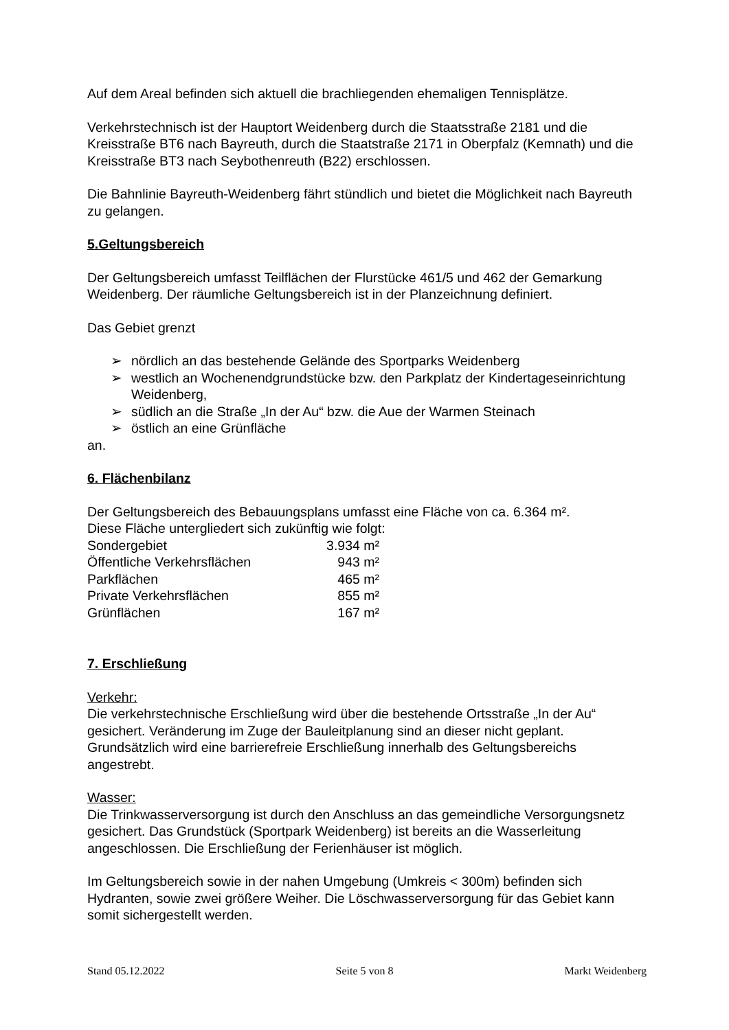Auf dem Areal befinden sich aktuell die brachliegenden ehemaligen Tennisplätze.
Verkehrstechnisch ist der Hauptort Weidenberg durch die Staatsstraße 2181 und die Kreisstraße BT6 nach Bayreuth, durch die Staatstraße 2171 in Oberpfalz (Kemnath) und die Kreisstraße BT3 nach Seybothenreuth (B22) erschlossen.
Die Bahnlinie Bayreuth-Weidenberg fährt stündlich und bietet die Möglichkeit nach Bayreuth zu gelangen.
5.Geltungsbereich
Der Geltungsbereich umfasst Teilflächen der Flurstücke 461/5 und 462 der Gemarkung Weidenberg. Der räumliche Geltungsbereich ist in der Planzeichnung definiert.
Das Gebiet grenzt
➢ nördlich an das bestehende Gelände des Sportparks Weidenberg
➢ westlich an Wochenendgrundstücke bzw. den Parkplatz der Kindertageseinrichtung Weidenberg,
➢ südlich an die Straße „In der Au“ bzw. die Aue der Warmen Steinach
➢ östlich an eine Grünfläche
an.
6. Flächenbilanz
Der Geltungsbereich des Bebauungsplans umfasst eine Fläche von ca. 6.364 m².
Diese Fläche untergliedert sich zukünftig wie folgt:
| Sondergebiet | 3.934 m² |
| Öffentliche Verkehrsflächen | 943 m² |
| Parkflächen | 465 m² |
| Private Verkehrsflächen | 855 m² |
| Grünflächen | 167 m² |
7. Erschließung
Verkehr:
Die verkehrstechnische Erschließung wird über die bestehende Ortsstraße „In der Au“ gesichert. Veränderung im Zuge der Bauleitplanung sind an dieser nicht geplant. Grundsätzlich wird eine barrierefreie Erschließung innerhalb des Geltungsbereichs angestrebt.
Wasser:
Die Trinkwasserversorgung ist durch den Anschluss an das gemeindliche Versorgungsnetz gesichert. Das Grundstück (Sportpark Weidenberg) ist bereits an die Wasserleitung angeschlossen. Die Erschließung der Ferienhäuser ist möglich.
Im Geltungsbereich sowie in der nahen Umgebung (Umkreis < 300m) befinden sich Hydranten, sowie zwei größere Weiher. Die Löschwasserversorgung für das Gebiet kann somit sichergestellt werden.
Stand 05.12.2022 Seite 5 von 8 Markt Weidenberg